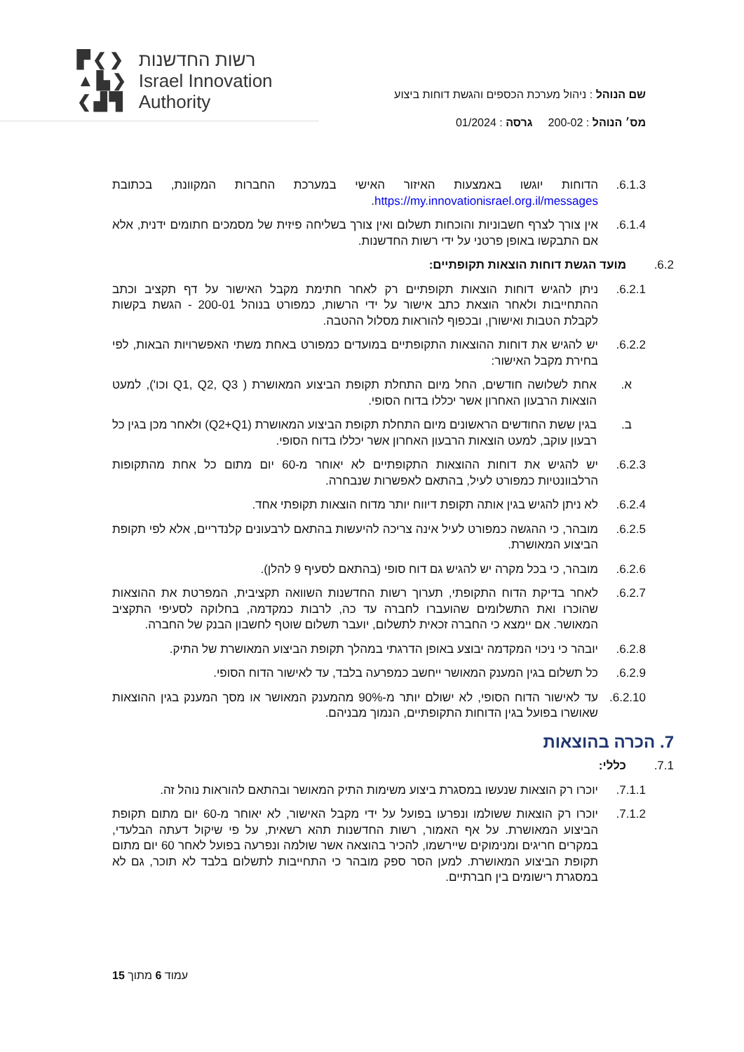▛❮❯
▲▙❯
❮▟▜
רשות החדשנות
Israel Innovation
Authority
שם הנוהל : ניהול מערכת הכספים והגשת דוחות ביצוע
מס׳ הנוהל : 200-02 גרסה : 01/2024
6.1.3. הדוחות יוגשו באמצעות האיזור האישי במערכת החברות המקוונת, בכתובת https://my.innovationisrael.org.il/messages.
6.1.4. אין צורך לצרף חשבוניות והוכחות תשלום ואין צורך בשליחה פיזית של מסמכים חתומים ידנית, אלא אם התבקשו באופן פרטני על ידי רשות החדשנות.
6.2. מועד הגשת דוחות הוצאות תקופתיים:
6.2.1. ניתן להגיש דוחות הוצאות תקופתיים רק לאחר חתימת מקבל האישור על דף תקציב וכתב ההתחייבות ולאחר הוצאת כתב אישור על ידי הרשות, כמפורט בנוהל 200-01 - הגשת בקשות לקבלת הטבות ואישורן, ובכפוף להוראות מסלול ההטבה.
6.2.2. יש להגיש את דוחות ההוצאות התקופתיים במועדים כמפורט באחת משתי האפשרויות הבאות, לפי בחירת מקבל האישור:
א. אחת לשלושה חודשים, החל מיום התחלת תקופת הביצוע המאושרת ( Q1, Q2, Q3 וכו'), למעט הוצאות הרבעון האחרון אשר יכללו בדוח הסופי.
ב. בגין ששת החודשים הראשונים מיום התחלת תקופת הביצוע המאושרת (Q2+Q1) ולאחר מכן בגין כל רבעון עוקב, למעט הוצאות הרבעון האחרון אשר יכללו בדוח הסופי.
6.2.3. יש להגיש את דוחות ההוצאות התקופתיים לא יאוחר מ-60 יום מתום כל אחת מהתקופות הרלבוונטיות כמפורט לעיל, בהתאם לאפשרות שנבחרה.
6.2.4. לא ניתן להגיש בגין אותה תקופת דיווח יותר מדוח הוצאות תקופתי אחד.
6.2.5. מובהר, כי ההגשה כמפורט לעיל אינה צריכה להיעשות בהתאם לרבעונים קלנדריים, אלא לפי תקופת הביצוע המאושרת.
6.2.6. מובהר, כי בכל מקרה יש להגיש גם דוח סופי (בהתאם לסעיף 9 להלן).
6.2.7. לאחר בדיקת הדוח התקופתי, תערוך רשות החדשנות השוואה תקציבית, המפרטת את ההוצאות שהוכרו ואת התשלומים שהועברו לחברה עד כה, לרבות כמקדמה, בחלוקה לסעיפי התקציב המאושר. אם יימצא כי החברה זכאית לתשלום, יועבר תשלום שוטף לחשבון הבנק של החברה.
6.2.8. יובהר כי ניכוי המקדמה יבוצע באופן הדרגתי במהלך תקופת הביצוע המאושרת של התיק.
6.2.9. כל תשלום בגין המענק המאושר ייחשב כמפרעה בלבד, עד לאישור הדוח הסופי.
6.2.10.
עד לאישור הדוח הסופי, לא ישולם יותר מ-90% מהמענק המאושר או מסך המענק בגין ההוצאות שאושרו בפועל בגין הדוחות התקופתיים, הנמוך מבניהם.
7. הכרה בהוצאות
7.1. כללי:
7.1.1. יוכרו רק הוצאות שנעשו במסגרת ביצוע משימות התיק המאושר ובהתאם להוראות נוהל זה.
7.1.2. יוכרו רק הוצאות ששולמו ונפרעו בפועל על ידי מקבל האישור, לא יאוחר מ-60 יום מתום תקופת הביצוע המאושרת. על אף האמור, רשות החדשנות תהא רשאית, על פי שיקול דעתה הבלעדי, במקרים חריגים ומנימוקים שיירשמו, להכיר בהוצאה אשר שולמה ונפרעה בפועל לאחר 60 יום מתום תקופת הביצוע המאושרת. למען הסר ספק מובהר כי התחייבות לתשלום בלבד לא תוכר, גם לא במסגרת רישומים בין חברתיים.
עמוד 6 מתוך 15